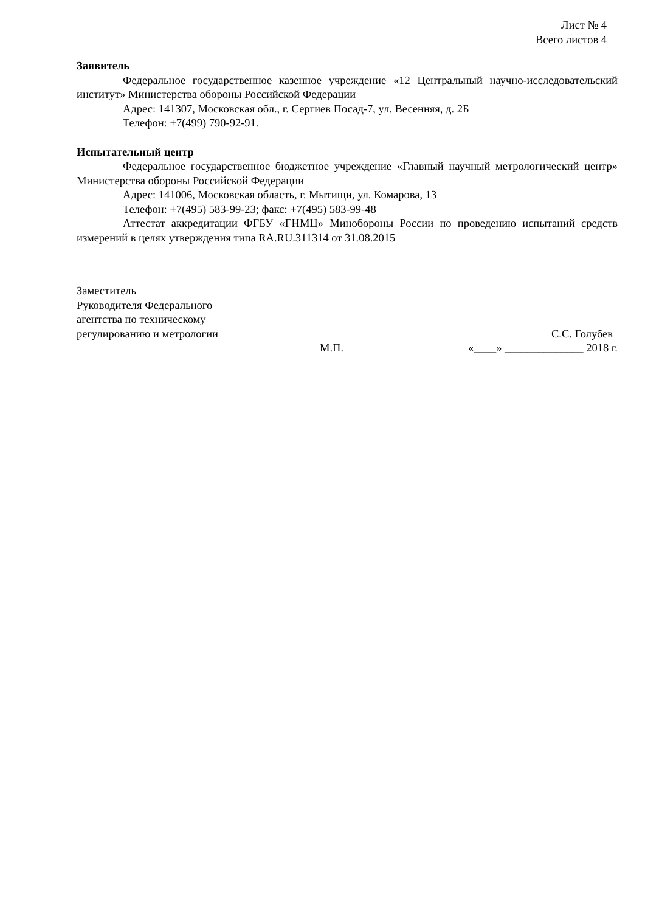Лист № 4
Всего листов 4
Заявитель
Федеральное государственное казенное учреждение «12 Центральный научно-исследовательский институт» Министерства обороны Российской Федерации
Адрес: 141307, Московская обл., г. Сергиев Посад-7, ул. Весенняя, д. 2Б
Телефон: +7(499) 790-92-91.
Испытательный центр
Федеральное государственное бюджетное учреждение «Главный научный метрологический центр» Министерства обороны Российской Федерации
Адрес: 141006, Московская область, г. Мытищи, ул. Комарова, 13
Телефон: +7(495) 583-99-23; факс: +7(495) 583-99-48
Аттестат аккредитации ФГБУ «ГНМЦ» Минобороны России по проведению испытаний средств измерений в целях утверждения типа RA.RU.311314 от 31.08.2015
Заместитель
Руководителя Федерального
агентства по техническому
регулированию и метрологии
С.С. Голубев
М.П. «____» ______________ 2018 г.